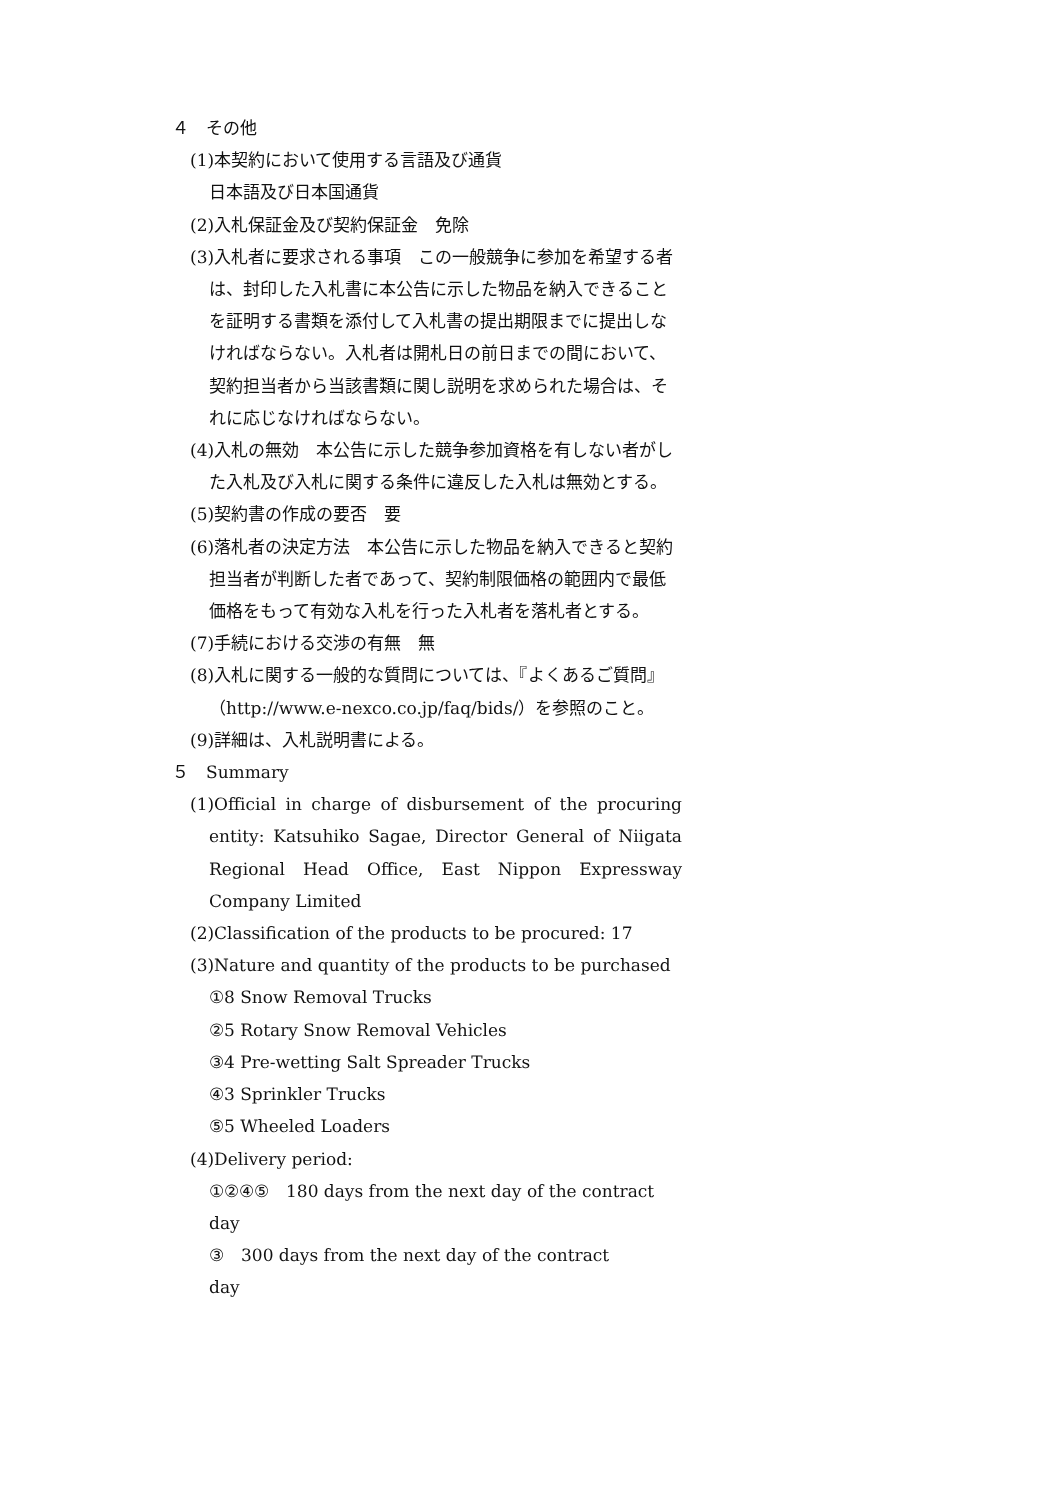４　その他
(1)本契約において使用する言語及び通貨
日本語及び日本国通貨
(2)入札保証金及び契約保証金　免除
(3)入札者に要求される事項　この一般競争に参加を希望する者は、封印した入札書に本公告に示した物品を納入できることを証明する書類を添付して入札書の提出期限までに提出しなければならない。入札者は開札日の前日までの間において、契約担当者から当該書類に関し説明を求められた場合は、それに応じなければならない。
(4)入札の無効　本公告に示した競争参加資格を有しない者がした入札及び入札に関する条件に違反した入札は無効とする。
(5)契約書の作成の要否　要
(6)落札者の決定方法　本公告に示した物品を納入できると契約担当者が判断した者であって、契約制限価格の範囲内で最低価格をもって有効な入札を行った入札者を落札者とする。
(7)手続における交渉の有無　無
(8)入札に関する一般的な質問については、『よくあるご質問』（http://www.e-nexco.co.jp/faq/bids/）を参照のこと。
(9)詳細は、入札説明書による。
５　Summary
(1)Official in charge of disbursement of the procuring entity: Katsuhiko Sagae, Director General of Niigata Regional Head Office, East Nippon Expressway Company Limited
(2)Classification of the products to be procured: 17
(3)Nature and quantity of the products to be purchased
①8 Snow Removal Trucks
②5 Rotary Snow Removal Vehicles
③4 Pre-wetting Salt Spreader Trucks
④3 Sprinkler Trucks
⑤5 Wheeled Loaders
(4)Delivery period:
①②④⑤　180 days from the next day of the contract day
③　300 days from the next day of the contract
day